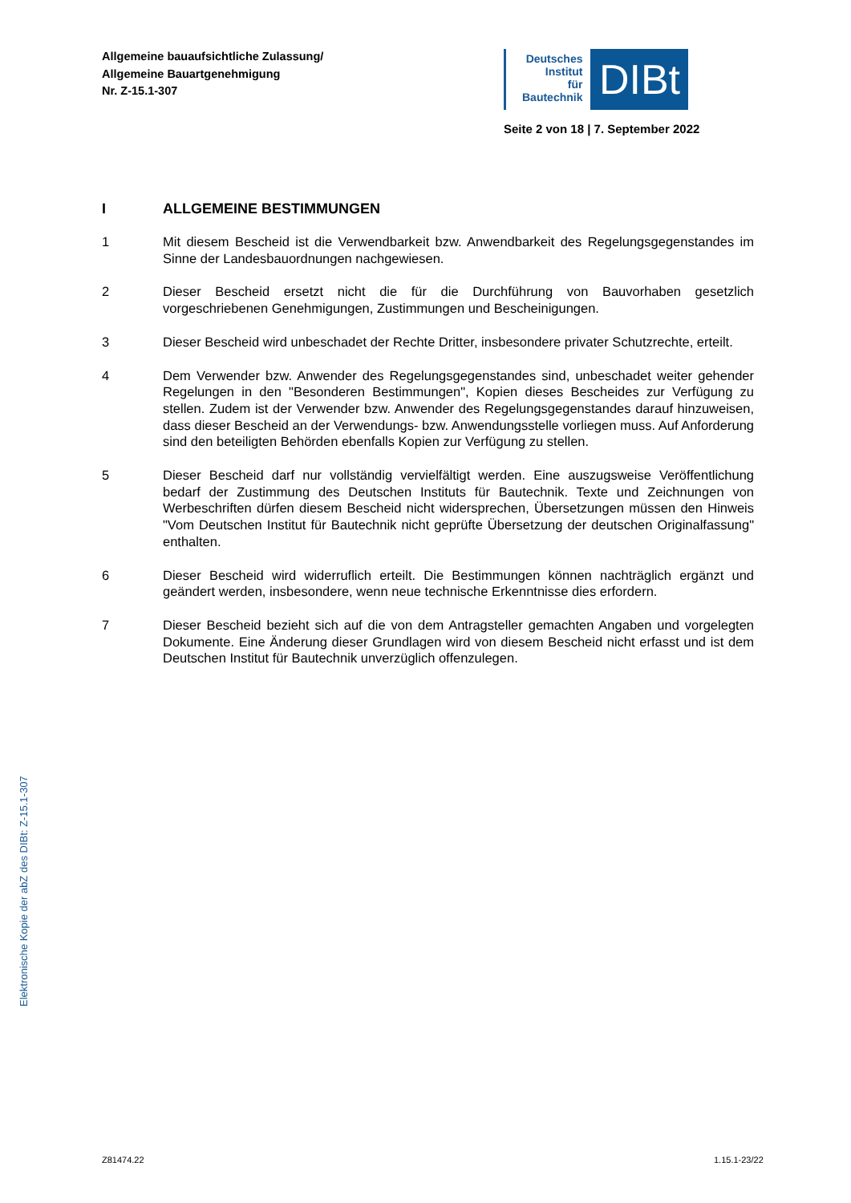Allgemeine bauaufsichtliche Zulassung/
Allgemeine Bauartgenehmigung
Nr. Z-15.1-307
Deutsches
Institut
für
Bautechnik
DIBt
Seite 2 von 18 | 7. September 2022
I ALLGEMEINE BESTIMMUNGEN
1 Mit diesem Bescheid ist die Verwendbarkeit bzw. Anwendbarkeit des Regelungsgegenstandes im Sinne der Landesbauordnungen nachgewiesen.
2 Dieser Bescheid ersetzt nicht die für die Durchführung von Bauvorhaben gesetzlich vorgeschriebenen Genehmigungen, Zustimmungen und Bescheinigungen.
3 Dieser Bescheid wird unbeschadet der Rechte Dritter, insbesondere privater Schutzrechte, erteilt.
4 Dem Verwender bzw. Anwender des Regelungsgegenstandes sind, unbeschadet weiter gehender Regelungen in den "Besonderen Bestimmungen", Kopien dieses Bescheides zur Verfügung zu stellen. Zudem ist der Verwender bzw. Anwender des Regelungsgegenstandes darauf hinzuweisen, dass dieser Bescheid an der Verwendungs- bzw. Anwendungsstelle vorliegen muss. Auf Anforderung sind den beteiligten Behörden ebenfalls Kopien zur Verfügung zu stellen.
5 Dieser Bescheid darf nur vollständig vervielfältigt werden. Eine auszugsweise Veröffentlichung bedarf der Zustimmung des Deutschen Instituts für Bautechnik. Texte und Zeichnungen von Werbeschriften dürfen diesem Bescheid nicht widersprechen, Übersetzungen müssen den Hinweis "Vom Deutschen Institut für Bautechnik nicht geprüfte Übersetzung der deutschen Originalfassung" enthalten.
6 Dieser Bescheid wird widerruflich erteilt. Die Bestimmungen können nachträglich ergänzt und geändert werden, insbesondere, wenn neue technische Erkenntnisse dies erfordern.
7 Dieser Bescheid bezieht sich auf die von dem Antragsteller gemachten Angaben und vorgelegten Dokumente. Eine Änderung dieser Grundlagen wird von diesem Bescheid nicht erfasst und ist dem Deutschen Institut für Bautechnik unverzüglich offenzulegen.
Elektronische Kopie der abZ des DIBt: Z-15.1-307
Z81474.22 1.15.1-23/22